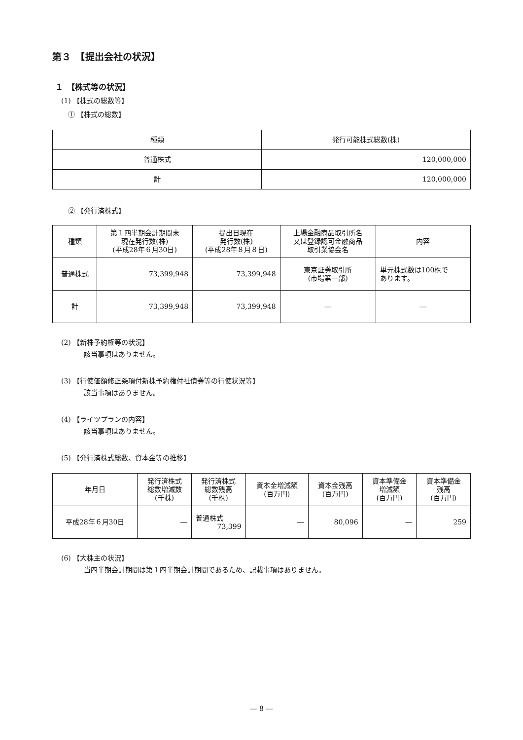第３　【提出会社の状況】
１　【株式等の状況】
(1) 【株式の総数等】
① 【株式の総数】
| 種類 | 発行可能株式総数(株) |
| --- | --- |
| 普通株式 | 120,000,000 |
| 計 | 120,000,000 |
② 【発行済株式】
| 種類 | 第１四半期会計期間末 現在発行数(株) (平成28年６月30日) | 提出日現在 発行数(株) (平成28年８月８日) | 上場金融商品取引所名 又は登録認可金融商品 取引業協会名 | 内容 |
| --- | --- | --- | --- | --- |
| 普通株式 | 73,399,948 | 73,399,948 | 東京証券取引所 (市場第一部) | 単元株式数は100株で あります。 |
| 計 | 73,399,948 | 73,399,948 | ― | ― |
(2) 【新株予約権等の状況】
該当事項はありません。
(3) 【行使価額修正条項付新株予約権付社債券等の行使状況等】
該当事項はありません。
(4) 【ライツプランの内容】
該当事項はありません。
(5) 【発行済株式総数、資本金等の推移】
| 年月日 | 発行済株式 総数増減数 (千株) | 発行済株式 総数残高 (千株) | 資本金増減額 (百万円) | 資本金残高 (百万円) | 資本準備金 増減額 (百万円) | 資本準備金 残高 (百万円) |
| --- | --- | --- | --- | --- | --- | --- |
| 平成28年６月30日 | ― | 普通株式 73,399 | ― | 80,096 | ― | 259 |
(6) 【大株主の状況】
当四半期会計期間は第１四半期会計期間であるため、記載事項はありません。
― 8 ―